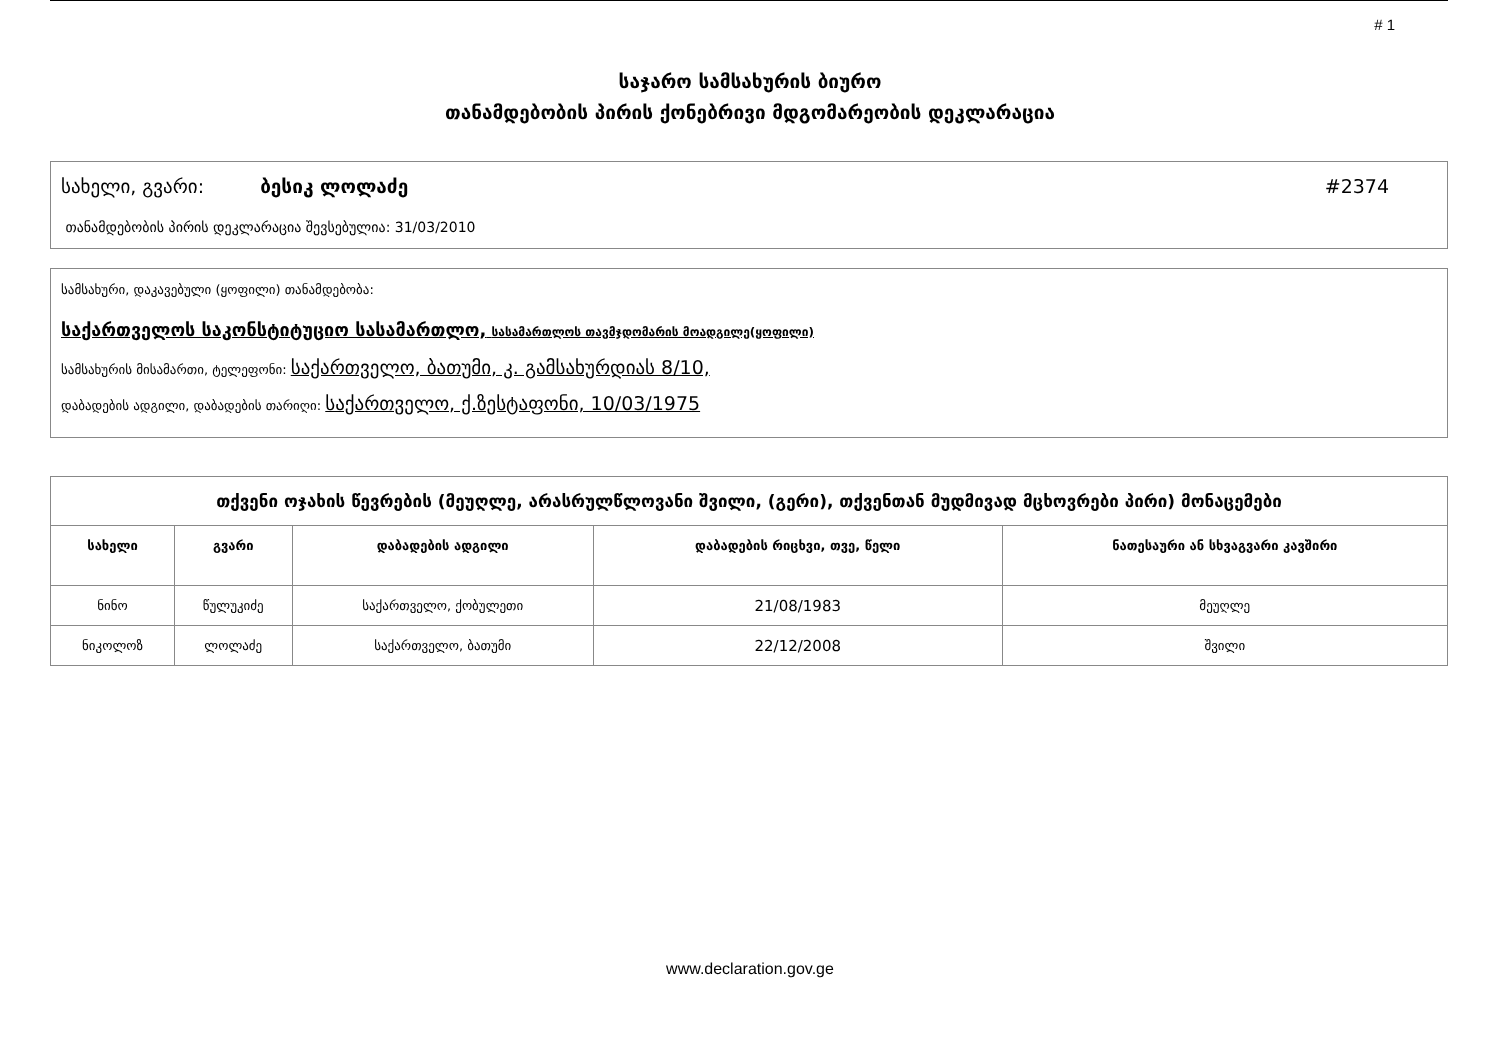# 1
საჯარო სამსახურის ბიურო
თანამდებობის პირის ქონებრივი მდგომარეობის დეკლარაცია
სახელი, გვარი: ბესიკ ლოლაძე #2374
თანამდებობის პირის დეკლარაცია შევსებულია: 31/03/2010
სამსახური, დაკავებული (ყოფილი) თანამდებობა:
საქართველოს საკონსტიტუციო სასამართლო, სასამართლოს თავმჯდომარის მოადგილე(ყოფილი)
სამსახურის მისამართი, ტელეფონი: საქართველო, ბათუმი, კ. გამსახურდიას 8/10,
დაბადების ადგილი, დაბადების თარიღი: საქართველო, ქ.ზესტაფონი, 10/03/1975
| თქვენი ოჯახის წევრების (მეუღლე, არასრულწლოვანი შვილი, (გერი), თქვენთან მუდმივად მცხოვრები პირი) მონაცემები | | | | |
| --- | --- | --- | --- | --- |
| სახელი | გვარი | დაბადების ადგილი | დაბადების რიცხვი, თვე, წელი | ნათესაური ან სხვაგვარი კავშირი |
| ნინო | წულუკიძე | საქართველო, ქობულეთი | 21/08/1983 | მეუღლე |
| ნიკოლოზ | ლოლაძე | საქართველო, ბათუმი | 22/12/2008 | შვილი |
www.declaration.gov.ge